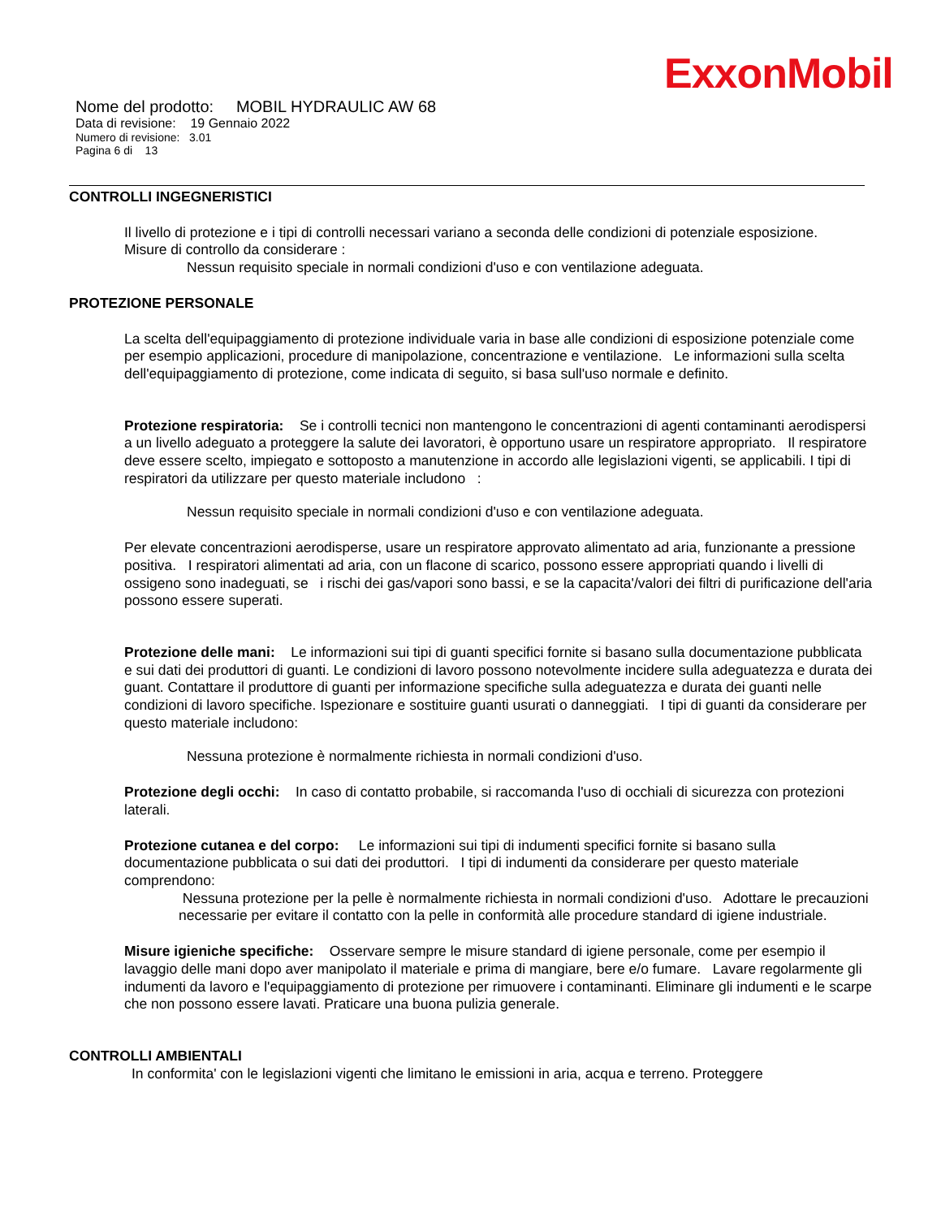ExxonMobil
Nome del prodotto: MOBIL HYDRAULIC AW 68
Data di revisione: 19 Gennaio 2022
Numero di revisione: 3.01
Pagina 6 di 13
CONTROLLI INGEGNERISTICI
Il livello di protezione e i tipi di controlli necessari variano a seconda delle condizioni di potenziale esposizione.
Misure di controllo da considerare :
Nessun requisito speciale in normali condizioni d'uso e con ventilazione adeguata.
PROTEZIONE PERSONALE
La scelta dell'equipaggiamento di protezione individuale varia in base alle condizioni di esposizione potenziale come per esempio applicazioni, procedure di manipolazione, concentrazione e ventilazione. Le informazioni sulla scelta dell'equipaggiamento di protezione, come indicata di seguito, si basa sull'uso normale e definito.
Protezione respiratoria: Se i controlli tecnici non mantengono le concentrazioni di agenti contaminanti aerodispersi a un livello adeguato a proteggere la salute dei lavoratori, è opportuno usare un respiratore appropriato. Il respiratore deve essere scelto, impiegato e sottoposto a manutenzione in accordo alle legislazioni vigenti, se applicabili. I tipi di respiratori da utilizzare per questo materiale includono :
Nessun requisito speciale in normali condizioni d'uso e con ventilazione adeguata.
Per elevate concentrazioni aerodisperse, usare un respiratore approvato alimentato ad aria, funzionante a pressione positiva. I respiratori alimentati ad aria, con un flacone di scarico, possono essere appropriati quando i livelli di ossigeno sono inadeguati, se i rischi dei gas/vapori sono bassi, e se la capacita'/valori dei filtri di purificazione dell'aria possono essere superati.
Protezione delle mani: Le informazioni sui tipi di guanti specifici fornite si basano sulla documentazione pubblicata e sui dati dei produttori di guanti. Le condizioni di lavoro possono notevolmente incidere sulla adeguatezza e durata dei guant. Contattare il produttore di guanti per informazione specifiche sulla adeguatezza e durata dei guanti nelle condizioni di lavoro specifiche. Ispezionare e sostituire guanti usurati o danneggiati. I tipi di guanti da considerare per questo materiale includono:
Nessuna protezione è normalmente richiesta in normali condizioni d'uso.
Protezione degli occhi: In caso di contatto probabile, si raccomanda l'uso di occhiali di sicurezza con protezioni laterali.
Protezione cutanea e del corpo: Le informazioni sui tipi di indumenti specifici fornite si basano sulla documentazione pubblicata o sui dati dei produttori. I tipi di indumenti da considerare per questo materiale comprendono:
Nessuna protezione per la pelle è normalmente richiesta in normali condizioni d'uso. Adottare le precauzioni necessarie per evitare il contatto con la pelle in conformità alle procedure standard di igiene industriale.
Misure igieniche specifiche: Osservare sempre le misure standard di igiene personale, come per esempio il lavaggio delle mani dopo aver manipolato il materiale e prima di mangiare, bere e/o fumare. Lavare regolarmente gli indumenti da lavoro e l'equipaggiamento di protezione per rimuovere i contaminanti. Eliminare gli indumenti e le scarpe che non possono essere lavati. Praticare una buona pulizia generale.
CONTROLLI AMBIENTALI
In conformita' con le legislazioni vigenti che limitano le emissioni in aria, acqua e terreno. Proteggere